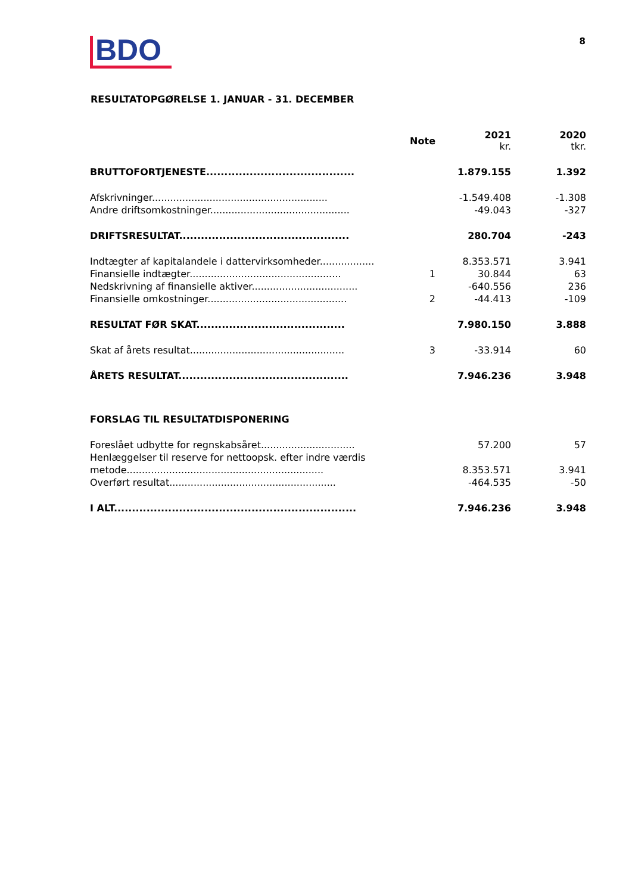BDO
8
RESULTATOPGØRELSE 1. JANUAR - 31. DECEMBER
| | Note | 2021 kr. | 2020 tkr. |
| --- | --- | --- | --- |
| BRUTTOFORTJENESTE......................................... | | 1.879.155 | 1.392 |
| Afskrivninger.......................................................... | | -1.549.408 | -1.308 |
| Andre driftsomkostninger.............................................. | | -49.043 | -327 |
| DRIFTSRESULTAT............................................... | | 280.704 | -243 |
| Indtægter af kapitalandele i dattervirksomheder.................. | | 8.353.571 | 3.941 |
| Finansielle indtægter.................................................. | 1 | 30.844 | 63 |
| Nedskrivning af finansielle aktiver................................... | | -640.556 | 236 |
| Finansielle omkostninger.............................................. | 2 | -44.413 | -109 |
| RESULTAT FØR SKAT......................................... | | 7.980.150 | 3.888 |
| Skat af årets resultat................................................... | 3 | -33.914 | 60 |
| ÅRETS RESULTAT............................................... | | 7.946.236 | 3.948 |
| FORSLAG TIL RESULTATDISPONERING | | | |
| Foreslået udbytte for regnskabsåret............................... | | 57.200 | 57 |
| Henlæggelser til reserve for nettoopsk. efter indre værdis | | | |
| metode................................................................. | | 8.353.571 | 3.941 |
| Overført resultat....................................................... | | -464.535 | -50 |
| I ALT................................................................... | | 7.946.236 | 3.948 |